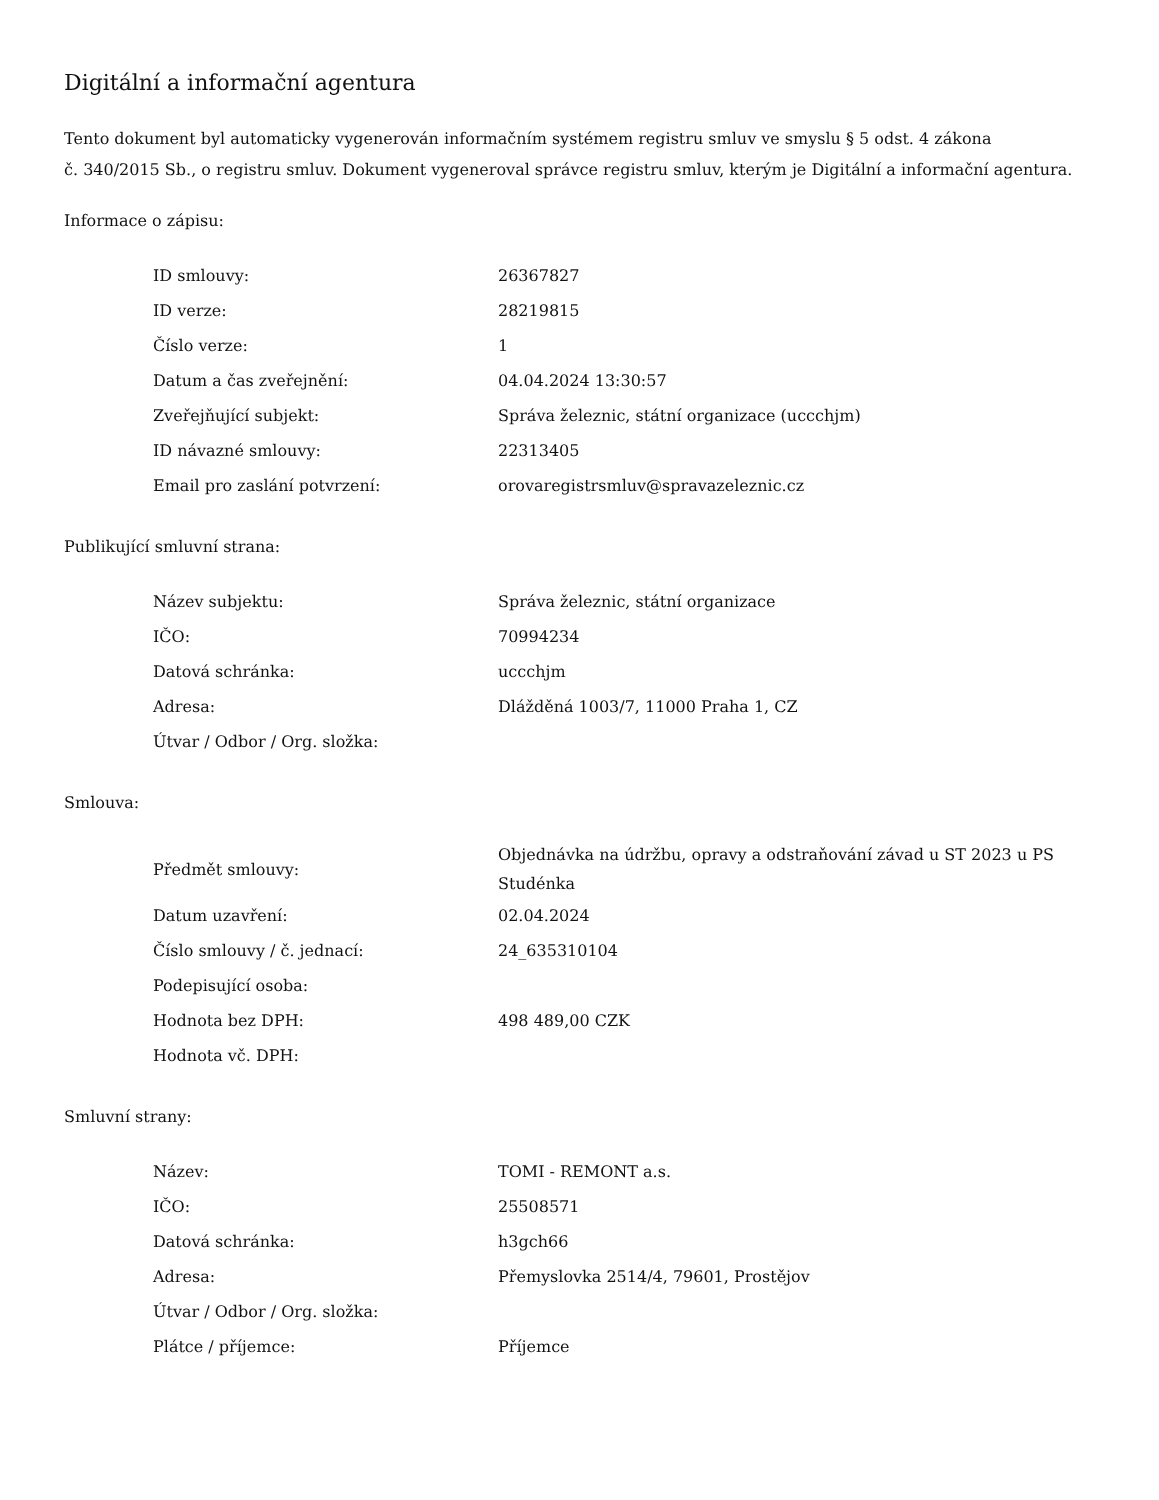Digitální a informační agentura
Tento dokument byl automaticky vygenerován informačním systémem registru smluv ve smyslu § 5 odst. 4 zákona
č. 340/2015 Sb., o registru smluv. Dokument vygeneroval správce registru smluv, kterým je Digitální a informační agentura.
Informace o zápisu:
| ID smlouvy: | 26367827 |
| ID verze: | 28219815 |
| Číslo verze: | 1 |
| Datum a čas zveřejnění: | 04.04.2024 13:30:57 |
| Zveřejňující subjekt: | Správa železnic, státní organizace (uccchjm) |
| ID návazné smlouvy: | 22313405 |
| Email pro zaslání potvrzení: | orovaregistrsmluv@spravazeleznic.cz |
Publikující smluvní strana:
| Název subjektu: | Správa železnic, státní organizace |
| IČO: | 70994234 |
| Datová schránka: | uccchjm |
| Adresa: | Dlážděná 1003/7, 11000 Praha 1, CZ |
| Útvar / Odbor / Org. složka: | |
Smlouva:
| Předmět smlouvy: | Objednávka na údržbu, opravy a odstraňování závad u ST 2023 u PS Studénka |
| Datum uzavření: | 02.04.2024 |
| Číslo smlouvy / č. jednací: | 24_635310104 |
| Podepisující osoba: | |
| Hodnota bez DPH: | 498 489,00 CZK |
| Hodnota vč. DPH: | |
Smluvní strany:
| Název: | TOMI - REMONT a.s. |
| IČO: | 25508571 |
| Datová schránka: | h3gch66 |
| Adresa: | Přemyslovka 2514/4, 79601, Prostějov |
| Útvar / Odbor / Org. složka: | |
| Plátce / příjemce: | Příjemce |